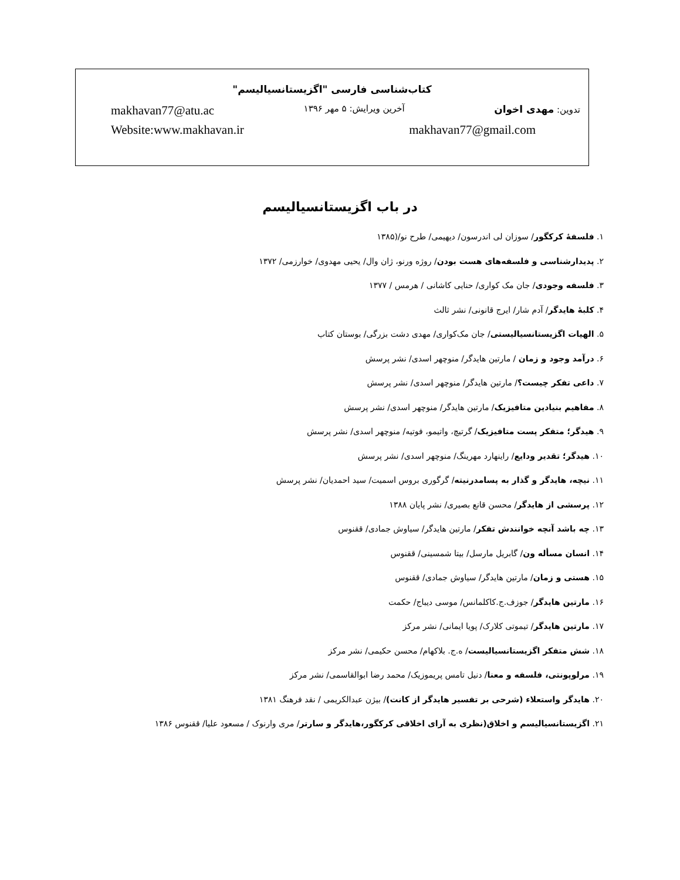کتاب‌شناسی فارسی "اگزیستانسیالیسم"
تدوین: مهدی اخوان آخرین ویرایش: ۵ مهر ۱۳۹۶ makhavan77@atu.ac
makhavan77@gmail.com Website:www.makhavan.ir
در باب اگزیستانسیالیسم
۱. فلسفهٔ کرکگور/ سوزان لی اندرسون/ دیهیمی/ طرح نو/(۱۳۸۵
۲. پدیدارشناسی و فلسفه‌های هست بودن/ روژه ورنو، ژان وال/ یحیی مهدوی/ خوارزمی/ ۱۳۷۲
۳. فلسفه وجودی/ جان مک کواری/ حنایی کاشانی / هرمس / ۱۳۷۷
۴. کلبهٔ هایدگر/ آدم شار/ ایرج قانونی/ نشر ثالث
۵. الهیات اگزیستانسیالیستی/ جان مک‌کواری/ مهدی دشت بزرگی/ بوستان کتاب
۶. درآمد وجود و زمان / مارتین هایدگر/ منوچهر اسدی/ نشر پرسش
۷. داعی تفکر چیست؟/ مارتین هایدگر/ منوچهر اسدی/ نشر پرسش
۸. مفاهیم بنیادین متافیزیک/ مارتین هایدگر/ منوچهر اسدی/ نشر پرسش
۹. هیدگر؛ متفکر پست متافیزیک/ گرتیچ، واتیمو، فوتیه/ منوچهر اسدی/ نشر پرسش
۱۰. هیدگر؛ تقدیر ودایع/ راینهارد مهرینگ/ منوچهر اسدی/ نشر پرسش
۱۱. نیچه، هایدگر و گذار به پسامدرنیته/ گرگوری بروس اسمیت/ سید احمدیان/ نشر پرسش
۱۲. پرسشی از هایدگر/ محسن قانع بصیری/ نشر پایان ۱۳۸۸
۱۳. چه باشد آنچه خوانندش تفکر/ مارتین هایدگر/ سیاوش جمادی/ ققنوس
۱۴. انسان مسأله ون/ گابریل مارسل/ بیتا شمسینی/ ققنوس
۱۵. هستی و زمان/ مارتین هایدگر/ سیاوش جمادی/ ققنوس
۱۶. مارتین هایدگر/ جوزف.ج.کاکلمانس/ موسی دیباج/ حکمت
۱۷. مارتین هایدگر/ تیموتی کلارک/ پویا ایمانی/ نشر مرکز
۱۸. شش متفکر اگزیستانسیالیست/ ه.ج. بلاکهام/ محسن حکیمی/ نشر مرکز
۱۹. مرلوپونتی، فلسفه و معنا/ دنیل تامس پریموزیک/ محمد رضا ابوالقاسمی/ نشر مرکز
۲۰. هایدگر واستعلاء (شرحی بر تفسیر هایدگر از کانت)/ بیژن عبدالکریمی / نقد فرهنگ ۱۳۸۱
۲۱. اگزیستانسیالیسم و اخلاق(نظری به آرای اخلاقی کرکگور،هایدگر و سارتر/ مری وارنوک / مسعود علیا/ ققنوس ۱۳۸۶